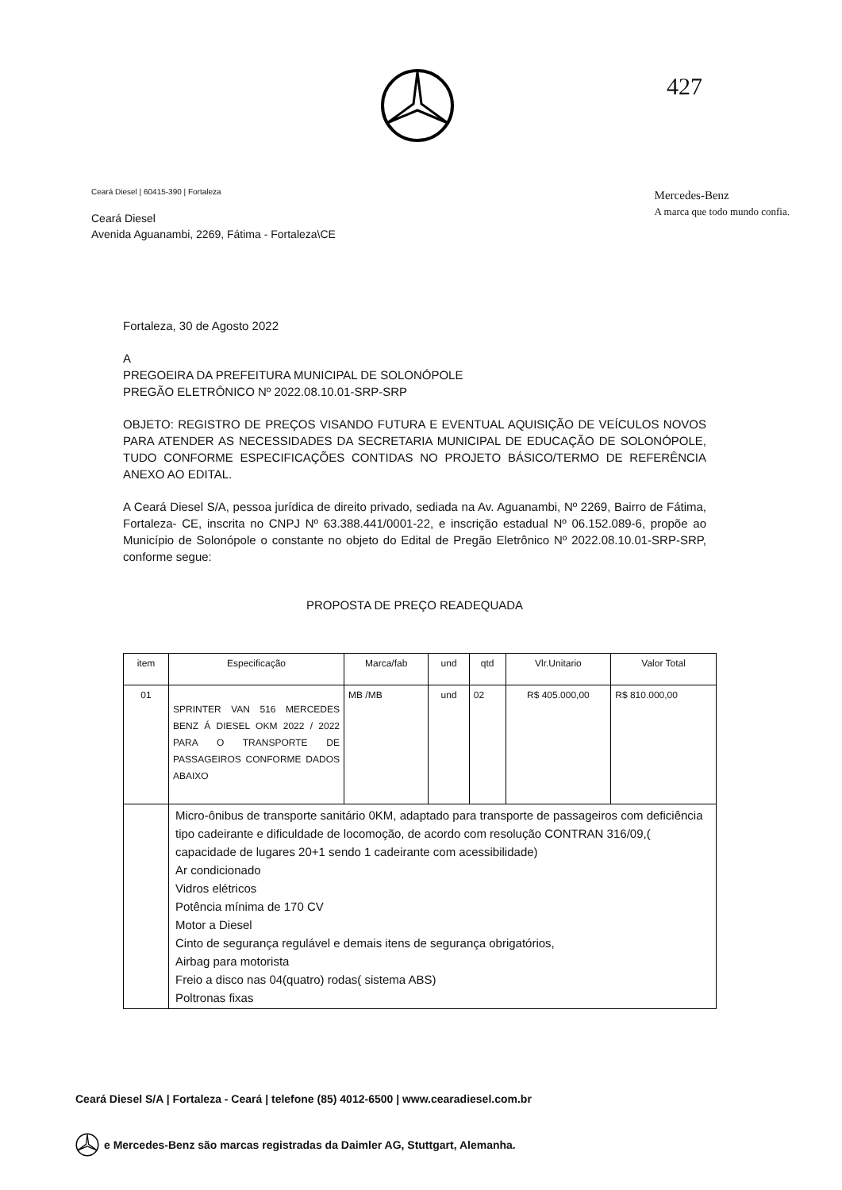427
Ceará Diesel | 60415-390 | Fortaleza
Ceará Diesel
Avenida Aguanambi, 2269, Fátima - Fortaleza\CE
Mercedes-Benz
A marca que todo mundo confia.
Fortaleza, 30 de Agosto 2022
A
PREGOEIRA DA PREFEITURA MUNICIPAL DE SOLONÓPOLE
PREGÃO ELETRÔNICO Nº 2022.08.10.01-SRP-SRP
OBJETO: REGISTRO DE PREÇOS VISANDO FUTURA E EVENTUAL AQUISIÇÃO DE VEÍCULOS NOVOS PARA ATENDER AS NECESSIDADES DA SECRETARIA MUNICIPAL DE EDUCAÇÃO DE SOLONÓPOLE, TUDO CONFORME ESPECIFICAÇÕES CONTIDAS NO PROJETO BÁSICO/TERMO DE REFERÊNCIA ANEXO AO EDITAL.
A Ceará Diesel S/A, pessoa jurídica de direito privado, sediada na Av. Aguanambi, Nº 2269, Bairro de Fátima, Fortaleza- CE, inscrita no CNPJ Nº 63.388.441/0001-22, e inscrição estadual Nº 06.152.089-6, propõe ao Município de Solonópole o constante no objeto do Edital de Pregão Eletrônico Nº 2022.08.10.01-SRP-SRP, conforme segue:
PROPOSTA DE PREÇO READEQUADA
| item | Especificação | Marca/fab | und | qtd | Vlr.Unitario | Valor Total |
| 01 | SPRINTER VAN 516 MERCEDES BENZ Á DIESEL OKM 2022 / 2022 PARA O TRANSPORTE DE PASSAGEIROS CONFORME DADOS ABAIXO | MB /MB | und | 02 | R$ 405.000,00 | R$ 810.000,00 |
| | Micro-ônibus de transporte sanitário 0KM, adaptado para transporte de passageiros com deficiência tipo cadeirante e dificuldade de locomoção, de acordo com resolução CONTRAN 316/09,( capacidade de lugares 20+1 sendo 1 cadeirante com acessibilidade) Ar condicionado Vidros elétricos Potência mínima de 170 CV Motor a Diesel Cinto de segurança regulável e demais itens de segurança obrigatórios, Airbag para motorista Freio a disco nas 04(quatro) rodas( sistema ABS) Poltronas fixas | | | | | |
Ceará Diesel S/A | Fortaleza - Ceará | telefone (85) 4012-6500 | www.cearadiesel.com.br
e Mercedes-Benz são marcas registradas da Daimler AG, Stuttgart, Alemanha.